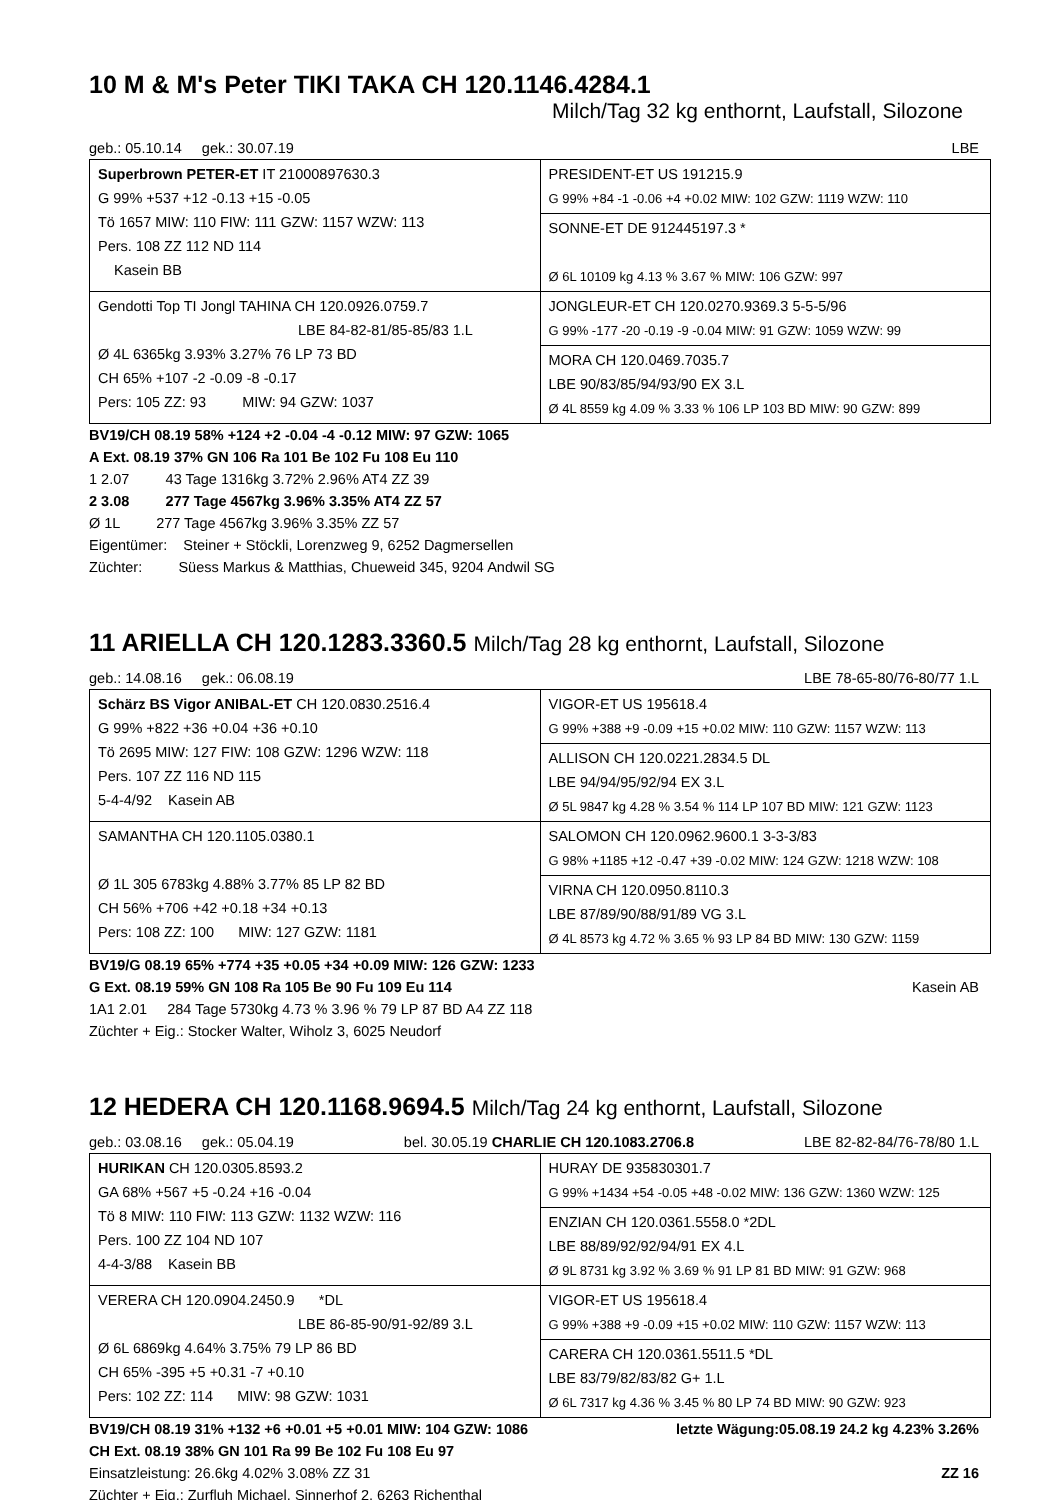10 M & M's Peter TIKI TAKA CH 120.1146.4284.1
Milch/Tag 32 kg enthornt, Laufstall, Silozone
geb.: 05.10.14 gek.: 30.07.19 LBE
| Superbrown PETER-ET IT 21000897630.3 G 99% +537 +12 -0.13 +15 -0.05 Tö 1657 MIW: 110 FIW: 111 GZW: 1157 WZW: 113 Pers. 108 ZZ 112 ND 114 Kasein BB | PRESIDENT-ET US 191215.9 G 99% +84 -1 -0.06 +4 +0.02 MIW: 102 GZW: 1119 WZW: 110 SONNE-ET DE 912445197.3 * Ø 6L 10109 kg 4.13 % 3.67 % MIW: 106 GZW: 997 |
| Gendotti Top TI Jongl TAHINA CH 120.0926.0759.7 LBE 84-82-81/85-85/83 1.L Ø 4L 6365kg 3.93% 3.27% 76 LP 73 BD CH 65% +107 -2 -0.09 -8 -0.17 Pers: 105 ZZ: 93 MIW: 94 GZW: 1037 | JONGLEUR-ET CH 120.0270.9369.3 5-5-5/96 G 99% -177 -20 -0.19 -9 -0.04 MIW: 91 GZW: 1059 WZW: 99 MORA CH 120.0469.7035.7 LBE 90/83/85/94/93/90 EX 3.L Ø 4L 8559 kg 4.09 % 3.33 % 106 LP 103 BD MIW: 90 GZW: 899 |
BV19/CH 08.19 58% +124 +2 -0.04 -4 -0.12 MIW: 97 GZW: 1065
A Ext. 08.19 37% GN 106 Ra 101 Be 102 Fu 108 Eu 110
1 2.07 43 Tage 1316kg 3.72% 2.96% AT4 ZZ 39
2 3.08 277 Tage 4567kg 3.96% 3.35% AT4 ZZ 57
Ø 1L 277 Tage 4567kg 3.96% 3.35% ZZ 57
Eigentümer: Steiner + Stöckli, Lorenzweg 9, 6252 Dagmersellen
Züchter: Süess Markus & Matthias, Chueweid 345, 9204 Andwil SG
11 ARIELLA CH 120.1283.3360.5 Milch/Tag 28 kg enthornt, Laufstall, Silozone
geb.: 14.08.16 gek.: 06.08.19 LBE 78-65-80/76-80/77 1.L
| Schärz BS Vigor ANIBAL-ET CH 120.0830.2516.4 G 99% +822 +36 +0.04 +36 +0.10 Tö 2695 MIW: 127 FIW: 108 GZW: 1296 WZW: 118 Pers. 107 ZZ 116 ND 115 5-4-4/92 Kasein AB | VIGOR-ET US 195618.4 G 99% +388 +9 -0.09 +15 +0.02 MIW: 110 GZW: 1157 WZW: 113 ALLISON CH 120.0221.2834.5 DL LBE 94/94/95/92/94 EX 3.L Ø 5L 9847 kg 4.28 % 3.54 % 114 LP 107 BD MIW: 121 GZW: 1123 |
| SAMANTHA CH 120.1105.0380.1 Ø 1L 305 6783kg 4.88% 3.77% 85 LP 82 BD CH 56% +706 +42 +0.18 +34 +0.13 Pers: 108 ZZ: 100 MIW: 127 GZW: 1181 | SALOMON CH 120.0962.9600.1 3-3-3/83 G 98% +1185 +12 -0.47 +39 -0.02 MIW: 124 GZW: 1218 WZW: 108 VIRNA CH 120.0950.8110.3 LBE 87/89/90/88/91/89 VG 3.L Ø 4L 8573 kg 4.72 % 3.65 % 93 LP 84 BD MIW: 130 GZW: 1159 |
BV19/G 08.19 65% +774 +35 +0.05 +34 +0.09 MIW: 126 GZW: 1233
G Ext. 08.19 59% GN 108 Ra 105 Be 90 Fu 109 Eu 114 Kasein AB
1A1 2.01 284 Tage 5730kg 4.73 % 3.96 % 79 LP 87 BD A4 ZZ 118
Züchter + Eig.: Stocker Walter, Wiholz 3, 6025 Neudorf
12 HEDERA CH 120.1168.9694.5 Milch/Tag 24 kg enthornt, Laufstall, Silozone
geb.: 03.08.16 gek.: 05.04.19 bel. 30.05.19 CHARLIE CH 120.1083.2706.8 LBE 82-82-84/76-78/80 1.L
| HURIKAN CH 120.0305.8593.2 GA 68% +567 +5 -0.24 +16 -0.04 Tö 8 MIW: 110 FIW: 113 GZW: 1132 WZW: 116 Pers. 100 ZZ 104 ND 107 4-4-3/88 Kasein BB | HURAY DE 935830301.7 G 99% +1434 +54 -0.05 +48 -0.02 MIW: 136 GZW: 1360 WZW: 125 ENZIAN CH 120.0361.5558.0 *2DL LBE 88/89/92/92/94/91 EX 4.L Ø 9L 8731 kg 3.92 % 3.69 % 91 LP 81 BD MIW: 91 GZW: 968 |
| VERERA CH 120.0904.2450.9 *DL LBE 86-85-90/91-92/89 3.L Ø 6L 6869kg 4.64% 3.75% 79 LP 86 BD CH 65% -395 +5 +0.31 -7 +0.10 Pers: 102 ZZ: 114 MIW: 98 GZW: 1031 | VIGOR-ET US 195618.4 G 99% +388 +9 -0.09 +15 +0.02 MIW: 110 GZW: 1157 WZW: 113 CARERA CH 120.0361.5511.5 *DL LBE 83/79/82/83/82 G+ 1.L Ø 6L 7317 kg 4.36 % 3.45 % 80 LP 74 BD MIW: 90 GZW: 923 |
BV19/CH 08.19 31% +132 +6 +0.01 +5 +0.01 MIW: 104 GZW: 1086 letzte Wägung:05.08.19 24.2 kg 4.23% 3.26%
CH Ext. 08.19 38% GN 101 Ra 99 Be 102 Fu 108 Eu 97
Einsatzleistung: 26.6kg 4.02% 3.08% ZZ 31 ZZ 16
Züchter + Eig.: Zurfluh Michael, Sinnerhof 2, 6263 Richenthal